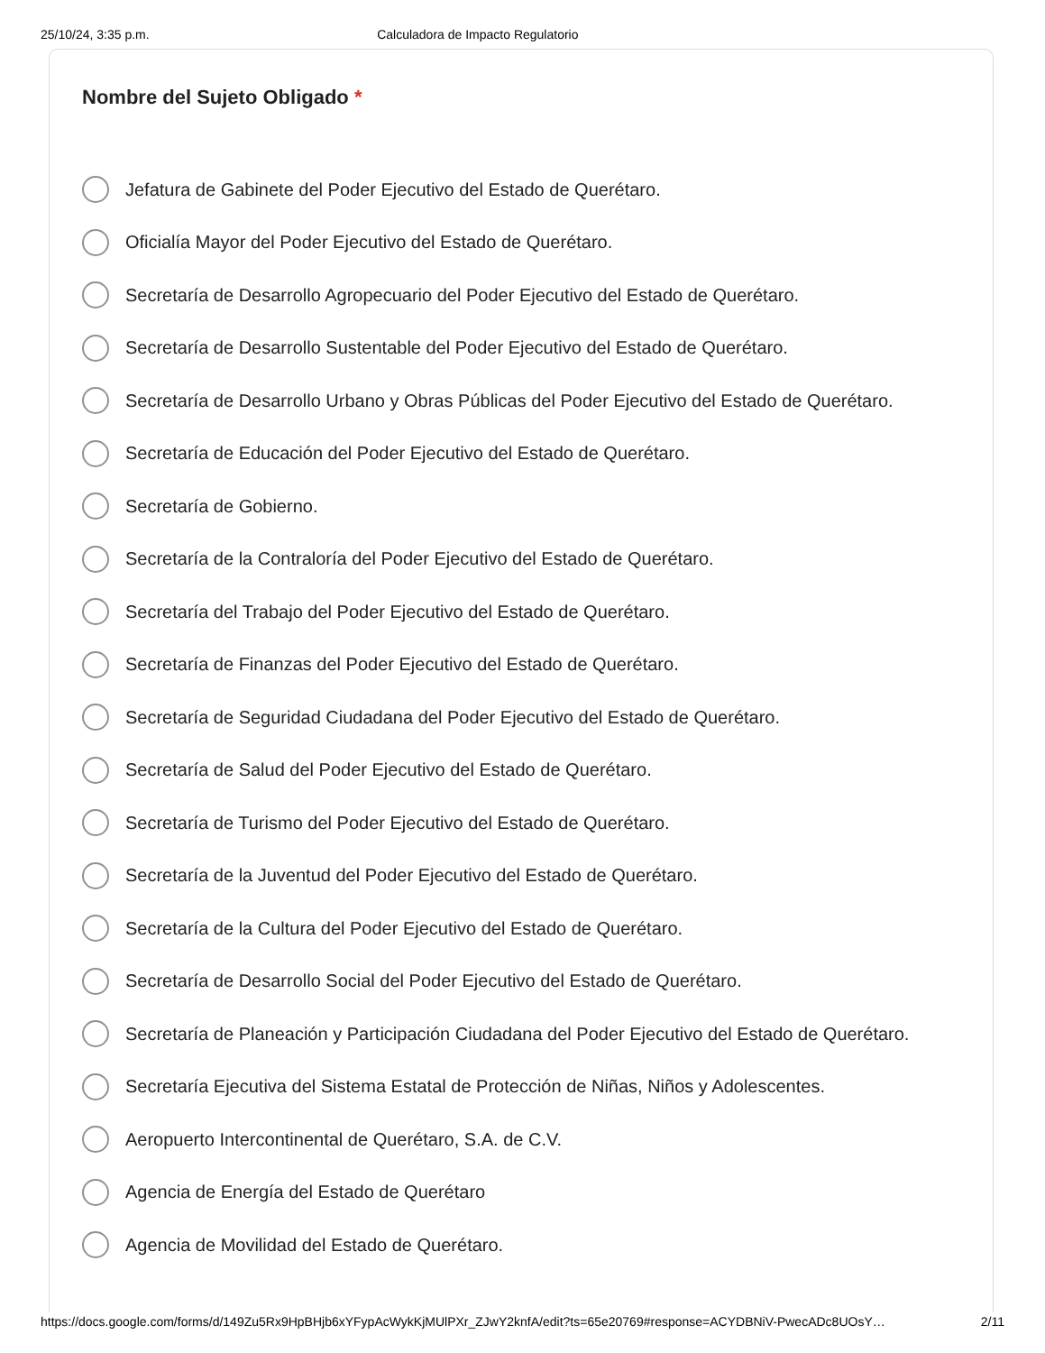25/10/24, 3:35 p.m. Calculadora de Impacto Regulatorio
Nombre del Sujeto Obligado *
Jefatura de Gabinete del Poder Ejecutivo del Estado de Querétaro.
Oficialía Mayor del Poder Ejecutivo del Estado de Querétaro.
Secretaría de Desarrollo Agropecuario del Poder Ejecutivo del Estado de Querétaro.
Secretaría de Desarrollo Sustentable del Poder Ejecutivo del Estado de Querétaro.
Secretaría de Desarrollo Urbano y Obras Públicas del Poder Ejecutivo del Estado de Querétaro.
Secretaría de Educación del Poder Ejecutivo del Estado de Querétaro.
Secretaría de Gobierno.
Secretaría de la Contraloría del Poder Ejecutivo del Estado de Querétaro.
Secretaría del Trabajo del Poder Ejecutivo del Estado de Querétaro.
Secretaría de Finanzas del Poder Ejecutivo del Estado de Querétaro.
Secretaría de Seguridad Ciudadana del Poder Ejecutivo del Estado de Querétaro.
Secretaría de Salud del Poder Ejecutivo del Estado de Querétaro.
Secretaría de Turismo del Poder Ejecutivo del Estado de Querétaro.
Secretaría de la Juventud del Poder Ejecutivo del Estado de Querétaro.
Secretaría de la Cultura del Poder Ejecutivo del Estado de Querétaro.
Secretaría de Desarrollo Social del Poder Ejecutivo del Estado de Querétaro.
Secretaría de Planeación y Participación Ciudadana del Poder Ejecutivo del Estado de Querétaro.
Secretaría Ejecutiva del Sistema Estatal de Protección de Niñas, Niños y Adolescentes.
Aeropuerto Intercontinental de Querétaro, S.A. de C.V.
Agencia de Energía del Estado de Querétaro
Agencia de Movilidad del Estado de Querétaro.
https://docs.google.com/forms/d/149Zu5Rx9HpBHjb6xYFypAcWykKjMUlPXr_ZJwY2knfA/edit?ts=65e20769#response=ACYDBNiV-PwecADc8UOsY… 2/11